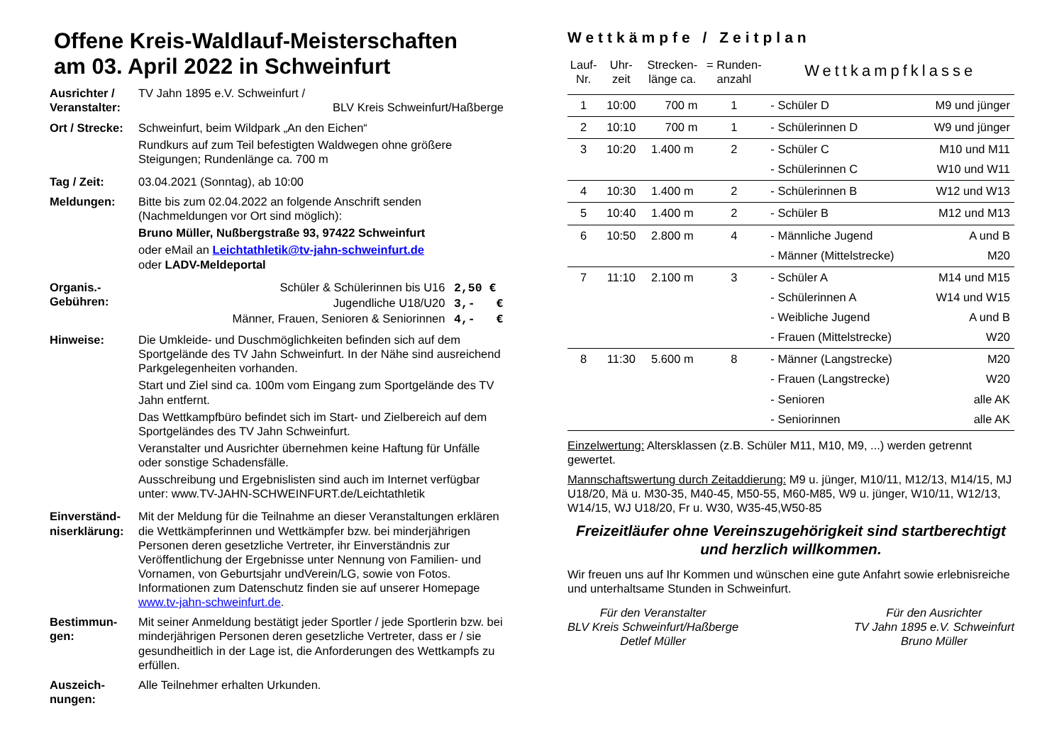Offene Kreis-Waldlauf-Meisterschaften
am 03. April 2022 in Schweinfurt
Ausrichter /
Veranstalter:
TV Jahn 1895 e.V. Schweinfurt /
BLV Kreis Schweinfurt/Haßberge
Ort / Strecke:
Schweinfurt, beim Wildpark „An den Eichen“
Rundkurs auf zum Teil befestigten Waldwegen ohne größere Steigungen; Rundenlänge ca. 700 m
Tag / Zeit: 03.04.2021 (Sonntag), ab 10:00
Meldungen: Bitte bis zum 02.04.2022 an folgende Anschrift senden (Nachmeldungen vor Ort sind möglich):
Bruno Müller, Nußbergstraße 93, 97422 Schweinfurt
oder eMail an Leichtathletik@tv-jahn-schweinfurt.de
oder LADV-Meldeportal
Organis.-
Gebühren:
Schüler & Schülerinnen bis U16 2,50 €
Jugendliche U18/U20 3,- €
Männer, Frauen, Senioren & Seniorinnen 4,- €
Hinweise: Die Umkleide- und Duschmöglichkeiten befinden sich auf dem Sportgelände des TV Jahn Schweinfurt. In der Nähe sind ausreichend Parkgelegenheiten vorhanden.
Start und Ziel sind ca. 100m vom Eingang zum Sportgelände des TV Jahn entfernt.
Das Wettkampfbüro befindet sich im Start- und Zielbereich auf dem Sportgeländes des TV Jahn Schweinfurt.
Veranstalter und Ausrichter übernehmen keine Haftung für Unfälle oder sonstige Schadensfälle.
Ausschreibung und Ergebnislisten sind auch im Internet verfügbar unter: www.TV-JAHN-SCHWEINFURT.de/Leichtathletik
Einverständ-
niserklärung:
Mit der Meldung für die Teilnahme an dieser Veranstaltungen erklären die Wettkämpferinnen und Wettkämpfer bzw. bei minderjährigen Personen deren gesetzliche Vertreter, ihr Einverständnis zur Veröffentlichung der Ergebnisse unter Nennung von Familien- und Vornamen, von Geburtsjahr undVerein/LG, sowie von Fotos. Informationen zum Datenschutz finden sie auf unserer Homepage www.tv-jahn-schweinfurt.de.
Bestimmun-
gen:
Mit seiner Anmeldung bestätigt jeder Sportler / jede Sportlerin bzw. bei minderjährigen Personen deren gesetzliche Vertreter, dass er / sie gesundheitlich in der Lage ist, die Anforderungen des Wettkampfs zu erfüllen.
Auszeich-
nungen:
Alle Teilnehmer erhalten Urkunden.
Wettkämpfe / Zeitplan
| Lauf- Nr. | Uhr- zeit | Strecken- länge ca. | = Runden- anzahl | Wettkampfklasse | |
| --- | --- | --- | --- | --- | --- |
| 1 | 10:00 | 700 m | 1 | - Schüler D | M9 und jünger |
| 2 | 10:10 | 700 m | 1 | - Schülerinnen D | W9 und jünger |
| 3 | 10:20 | 1.400 m | 2 | - Schüler C | M10 und M11 |
| | | | | - Schülerinnen C | W10 und W11 |
| 4 | 10:30 | 1.400 m | 2 | - Schülerinnen B | W12 und W13 |
| 5 | 10:40 | 1.400 m | 2 | - Schüler B | M12 und M13 |
| 6 | 10:50 | 2.800 m | 4 | - Männliche Jugend | A und B |
| | | | | - Männer (Mittelstrecke) | M20 |
| 7 | 11:10 | 2.100 m | 3 | - Schüler A | M14 und M15 |
| | | | | - Schülerinnen A | W14 und W15 |
| | | | | - Weibliche Jugend | A und B |
| | | | | - Frauen (Mittelstrecke) | W20 |
| 8 | 11:30 | 5.600 m | 8 | - Männer (Langstrecke) | M20 |
| | | | | - Frauen (Langstrecke) | W20 |
| | | | | - Senioren | alle AK |
| | | | | - Seniorinnen | alle AK |
Einzelwertung: Altersklassen (z.B. Schüler M11, M10, M9, ...) werden getrennt gewertet.
Mannschaftswertung durch Zeitaddierung: M9 u. jünger, M10/11, M12/13, M14/15, MJ U18/20, Mä u. M30-35, M40-45, M50-55, M60-M85, W9 u. jünger, W10/11, W12/13, W14/15, WJ U18/20, Fr u. W30, W35-45,W50-85
Freizeitläufer ohne Vereinszugehörigkeit sind startberechtigt und herzlich willkommen.
Wir freuen uns auf Ihr Kommen und wünschen eine gute Anfahrt sowie erlebnisreiche und unterhaltsame Stunden in Schweinfurt.
Für den Veranstalter
BLV Kreis Schweinfurt/Haßberge
Detlef Müller
Für den Ausrichter
TV Jahn 1895 e.V. Schweinfurt
Bruno Müller